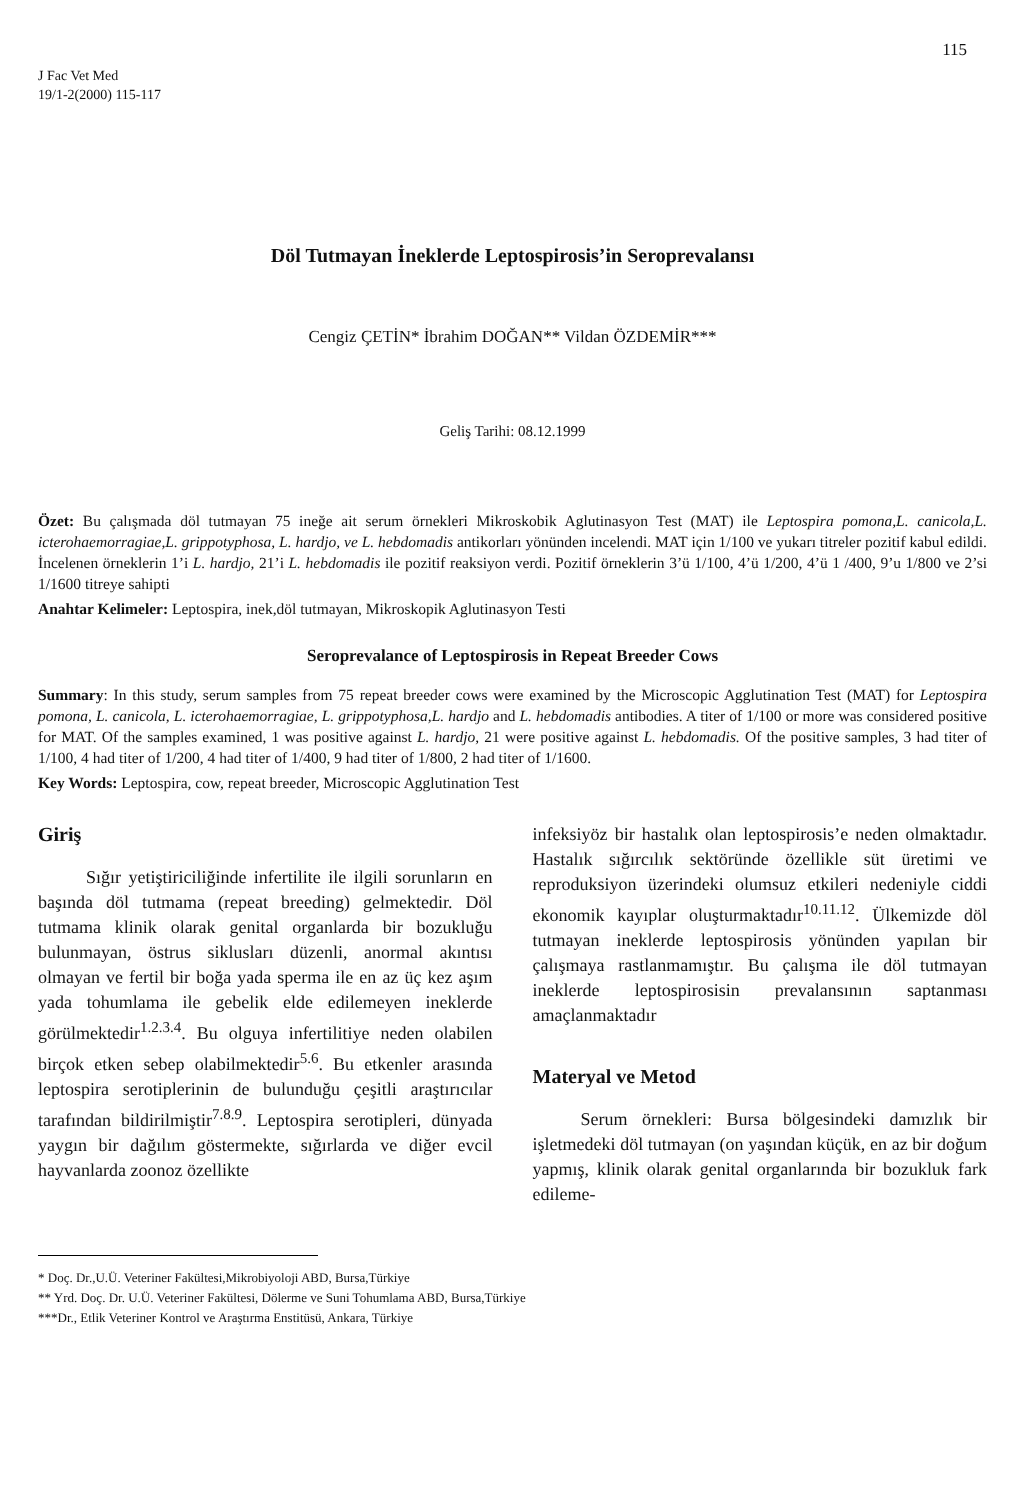115
J Fac Vet Med
19/1-2(2000) 115-117
Döl Tutmayan İneklerde Leptospirosis’in Seroprevalansı
Cengiz ÇETİN* İbrahim DOĞAN** Vildan ÖZDEMİR***
Geliş Tarihi: 08.12.1999
Özet: Bu çalışmada döl tutmayan 75 ineğe ait serum örnekleri Mikroskobik Aglutinasyon Test (MAT) ile Leptospira pomona,L. canicola,L. icterohaemorragiae,L. grippotyphosa, L. hardjo, ve L. hebdomadis antikorları yönünden incelendi. MAT için 1/100 ve yukarı titreler pozitif kabul edildi. İncelenen örneklerin 1’i L. hardjo, 21’i L. hebdomadis ile pozitif reaksiyon verdi. Pozitif örneklerin 3’ü 1/100, 4’ü 1/200, 4’ü 1 /400, 9’u 1/800 ve 2’si 1/1600 titreye sahipti
Anahtar Kelimeler: Leptospira, inek,döl tutmayan, Mikroskopik Aglutinasyon Testi
Seroprevalance of Leptospirosis in Repeat Breeder Cows
Summary: In this study, serum samples from 75 repeat breeder cows were examined by the Microscopic Agglutination Test (MAT) for Leptospira pomona, L. canicola, L. icterohaemorragiae, L. grippotyphosa,L. hardjo and L. hebdomadis antibodies. A titer of 1/100 or more was considered positive for MAT. Of the samples examined, 1 was positive against L. hardjo, 21 were positive against L. hebdomadis. Of the positive samples, 3 had titer of 1/100, 4 had titer of 1/200, 4 had titer of 1/400, 9 had titer of 1/800, 2 had titer of 1/1600.
Key Words: Leptospira, cow, repeat breeder, Microscopic Agglutination Test
Giriş
Sığır yetiştiriciliğinde infertilite ile ilgili sorunların en başında döl tutmama (repeat breeding) gelmektedir. Döl tutmama klinik olarak genital organlarda bir bozukluğu bulunmayan, östrus siklusları düzenli, anormal akıntısı olmayan ve fertil bir boğa yada sperma ile en az üç kez aşım yada tohumlama ile gebelik elde edilemeyen ineklerde görülmektedir<sup>1.2.3.4</sup>. Bu olguya infertilitiye neden olabilen birçok etken sebep olabilmektedir<sup>5.6</sup>. Bu etkenler arasında leptospira serotiplerinin de bulunduğu çeşitli araştırıcılar tarafından bildirilmiştir<sup>7.8.9</sup>. Leptospira serotipleri, dünyada yaygın bir dağılım göstermekte, sığırlarda ve diğer evcil hayvanlarda zoonoz özellikte
infeksiyöz bir hastalık olan leptospirosis’e neden olmaktadır. Hastalık sığırcılık sektöründe özellikle süt üretimi ve reproduksiyon üzerindeki olumsuz etkileri nedeniyle ciddi ekonomik kayıplar oluşturmaktadır<sup>10.11.12</sup>. Ülkemizde döl tutmayan ineklerde leptospirosis yönünden yapılan bir çalışmaya rastlanmamıştır. Bu çalışma ile döl tutmayan ineklerde leptospirosisin prevalansının saptanması amaçlanmaktadır
Materyal ve Metod
Serum örnekleri: Bursa bölgesindeki damızlık bir işletmedeki döl tutmayan (on yaşından küçük, en az bir doğum yapmış, klinik olarak genital organlarında bir bozukluk fark edileme-
* Doç. Dr.,U.Ü. Veteriner Fakültesi,Mikrobiyoloji ABD, Bursa,Türkiye
** Yrd. Doç. Dr. U.Ü. Veteriner Fakültesi, Dölerme ve Suni Tohumlama ABD, Bursa,Türkiye
***Dr., Etlik Veteriner Kontrol ve Araştırma Enstitüsü, Ankara, Türkiye